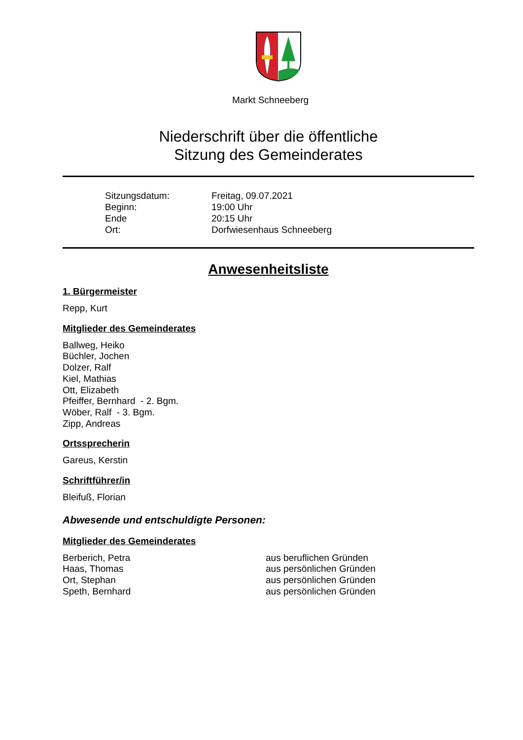Markt Schneeberg
Niederschrift über die öffentliche
Sitzung des Gemeinderates
| Sitzungsdatum: | Freitag, 09.07.2021 |
| Beginn: | 19:00 Uhr |
| Ende | 20:15 Uhr |
| Ort: | Dorfwiesenhaus Schneeberg |
Anwesenheitsliste
1. Bürgermeister
Repp, Kurt
Mitglieder des Gemeinderates
Ballweg, Heiko
Büchler, Jochen
Dolzer, Ralf
Kiel, Mathias
Ott, Elizabeth
Pfeiffer, Bernhard - 2. Bgm.
Wöber, Ralf - 3. Bgm.
Zipp, Andreas
Ortssprecherin
Gareus, Kerstin
Schriftführer/in
Bleifuß, Florian
Abwesende und entschuldigte Personen:
Mitglieder des Gemeinderates
Berberich, Petra aus beruflichen Gründen
Haas, Thomas aus persönlichen Gründen
Ort, Stephan aus persönlichen Gründen
Speth, Bernhard aus persönlichen Gründen